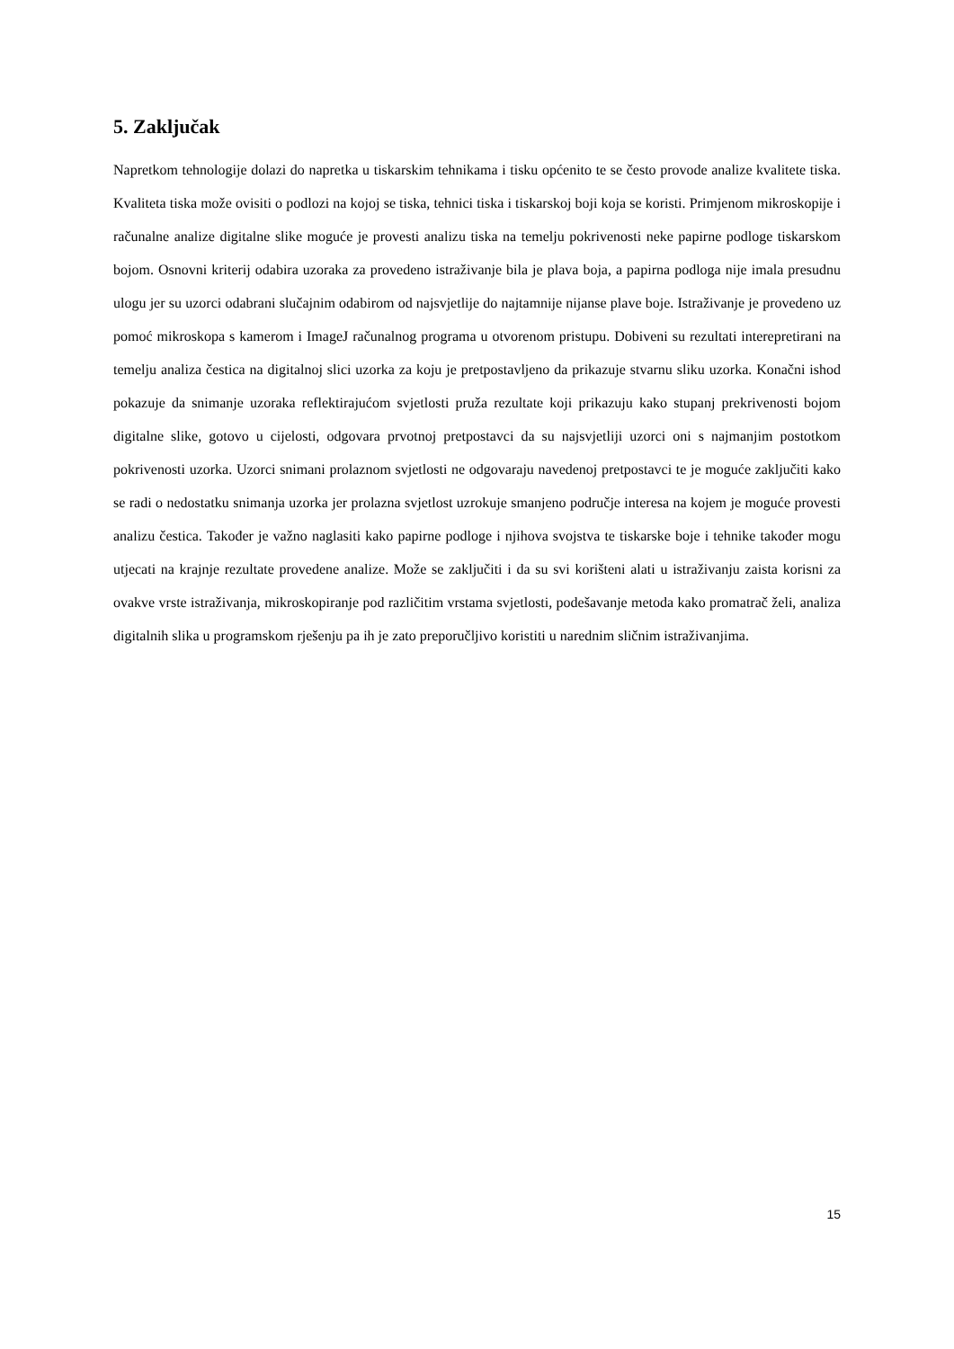5. Zaključak
Napretkom tehnologije dolazi do napretka u tiskarskim tehnikama i tisku općenito te se često provode analize kvalitete tiska. Kvaliteta tiska može ovisiti o podlozi na kojoj se tiska, tehnici tiska i tiskarskoj boji koja se koristi. Primjenom mikroskopije i računalne analize digitalne slike moguće je provesti analizu tiska na temelju pokrivenosti neke papirne podloge tiskarskom bojom. Osnovni kriterij odabira uzoraka za provedeno istraživanje bila je plava boja, a papirna podloga nije imala presudnu ulogu jer su uzorci odabrani slučajnim odabirom od najsvjetlije do najtamnije nijanse plave boje. Istraživanje je provedeno uz pomoć mikroskopa s kamerom i ImageJ računalnog programa u otvorenom pristupu. Dobiveni su rezultati interepretirani na temelju analiza čestica na digitalnoj slici uzorka za koju je pretpostavljeno da prikazuje stvarnu sliku uzorka. Konačni ishod pokazuje da snimanje uzoraka reflektirajućom svjetlosti pruža rezultate koji prikazuju kako stupanj prekrivenosti bojom digitalne slike, gotovo u cijelosti, odgovara prvotnoj pretpostavci da su najsvjetliji uzorci oni s najmanjim postotkom pokrivenosti uzorka. Uzorci snimani prolaznom svjetlosti ne odgovaraju navedenoj pretpostavci te je moguće zaključiti kako se radi o nedostatku snimanja uzorka jer prolazna svjetlost uzrokuje smanjeno područje interesa na kojem je moguće provesti analizu čestica. Također je važno naglasiti kako papirne podloge i njihova svojstva te tiskarske boje i tehnike također mogu utjecati na krajnje rezultate provedene analize. Može se zaključiti i da su svi korišteni alati u istraživanju zaista korisni za ovakve vrste istraživanja, mikroskopiranje pod različitim vrstama svjetlosti, podešavanje metoda kako promatrač želi, analiza digitalnih slika u programskom rješenju pa ih je zato preporučljivo koristiti u narednim sličnim istraživanjima.
15